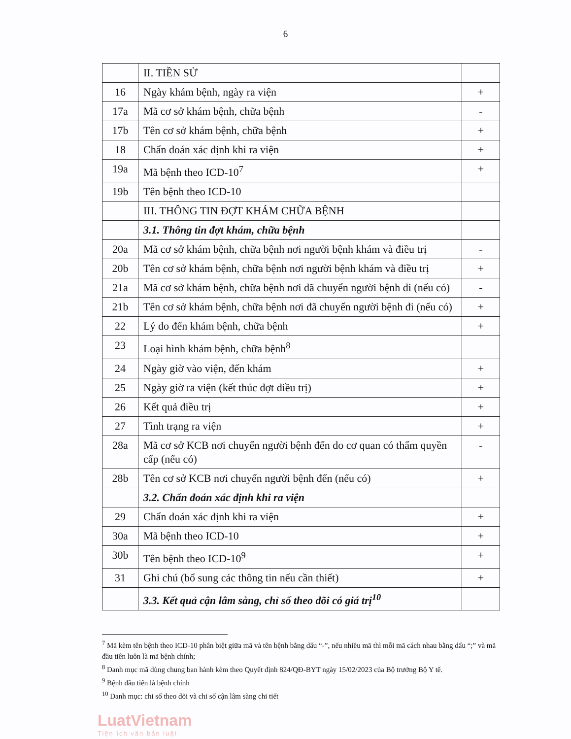6
| | II. TIỀN SỬ | |
| 16 | Ngày khám bệnh, ngày ra viện | + |
| 17a | Mã cơ sở khám bệnh, chữa bệnh | - |
| 17b | Tên cơ sở khám bệnh, chữa bệnh | + |
| 18 | Chẩn đoán xác định khi ra viện | + |
| 19a | Mã bệnh theo ICD-10<sup>7</sup> | + |
| 19b | Tên bệnh theo ICD-10 | |
| | III. THÔNG TIN ĐỢT KHÁM CHỮA BỆNH | |
| | 3.1. Thông tin đợt khám, chữa bệnh | |
| 20a | Mã cơ sở khám bệnh, chữa bệnh nơi người bệnh khám và điều trị | - |
| 20b | Tên cơ sở khám bệnh, chữa bệnh nơi người bệnh khám và điều trị | + |
| 21a | Mã cơ sở khám bệnh, chữa bệnh nơi đã chuyển người bệnh đi (nếu có) | - |
| 21b | Tên cơ sở khám bệnh, chữa bệnh nơi đã chuyển người bệnh đi (nếu có) | + |
| 22 | Lý do đến khám bệnh, chữa bệnh | + |
| 23 | Loại hình khám bệnh, chữa bệnh<sup>8</sup> | |
| 24 | Ngày giờ vào viện, đến khám | + |
| 25 | Ngày giờ ra viện (kết thúc đợt điều trị) | + |
| 26 | Kết quả điều trị | + |
| 27 | Tình trạng ra viện | + |
| 28a | Mã cơ sở KCB nơi chuyển người bệnh đến do cơ quan có thẩm quyền cấp (nếu có) | - |
| 28b | Tên cơ sở KCB nơi chuyển người bệnh đến (nếu có) | + |
| | 3.2. Chẩn đoán xác định khi ra viện | |
| 29 | Chẩn đoán xác định khi ra viện | + |
| 30a | Mã bệnh theo ICD-10 | + |
| 30b | Tên bệnh theo ICD-10<sup>9</sup> | + |
| 31 | Ghi chú (bổ sung các thông tin nếu cần thiết) | + |
| | 3.3. Kết quả cận lâm sàng, chỉ số theo dõi có giá trị<sup>10</sup> | |
<sup>7</sup> Mã kèm tên bệnh theo ICD-10 phân biệt giữa mã và tên bệnh bằng dấu “-”, nếu nhiều mã thì mỗi mã cách nhau bằng dấu “;” và mã đầu tiên luôn là mã bệnh chính;
<sup>8</sup> Danh mục mã dùng chung ban hành kèm theo Quyết định 824/QĐ-BYT ngày 15/02/2023 của Bộ trưởng Bộ Y tế.
<sup>9</sup> Bệnh đầu tiên là bệnh chính
<sup>10</sup> Danh mục: chỉ số theo dõi và chỉ số cận lâm sàng chi tiết
LuatVietnam
Tiện ích văn bản luật